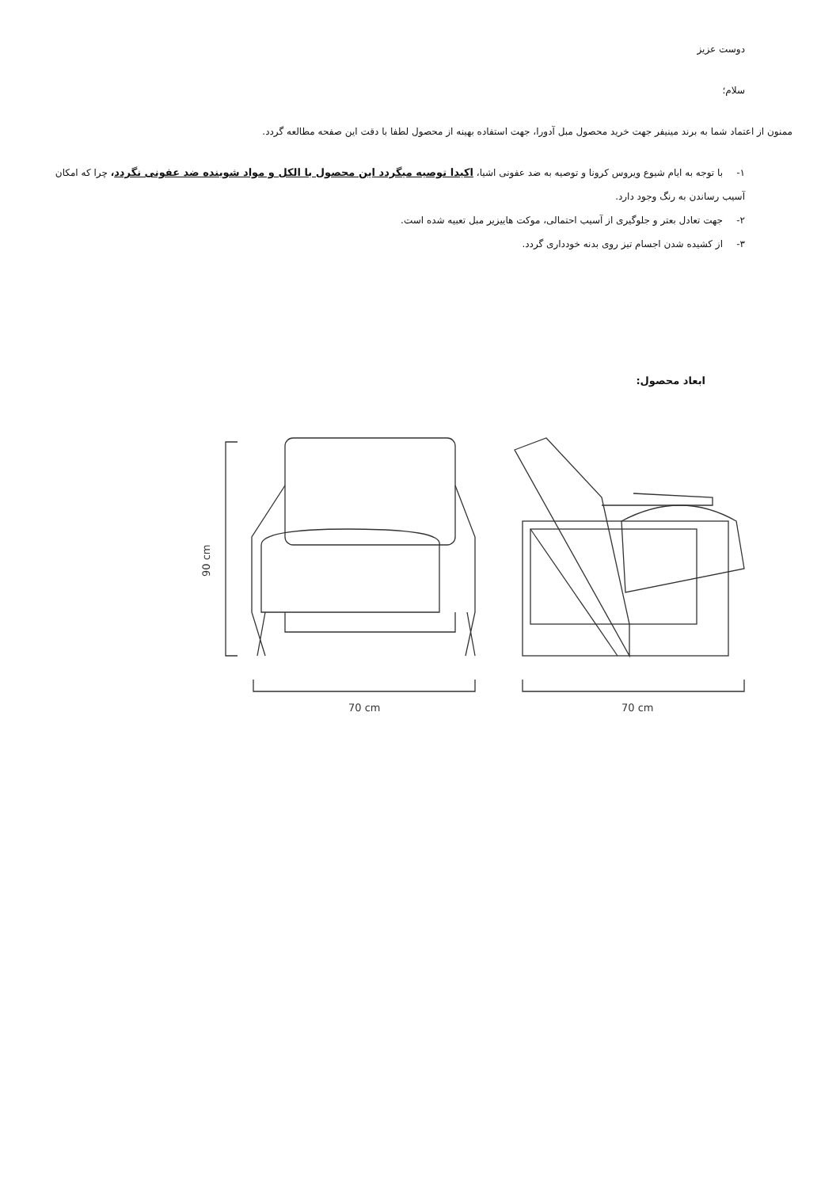دوست عزیز
سلام؛
ممنون از اعتماد شما به برند مینیفر جهت خرید محصول مبل آدورا، جهت استفاده بهینه از محصول لطفا با دقت این صفحه مطالعه گردد.
۱- با توجه به ایام شیوع ویروس کرونا و توصیه به ضد عفونی اشیا، اکیدا توصیه میگردد این محصول با الکل و مواد شوینده ضد عفونی نگردد، چرا که امکان آسیب رساندن به رنگ وجود دارد.
۲- جهت تعادل بعتر و جلوگیری از آسیب احتمالی، موکت هاییزیر مبل تعبیه شده است.
۳- از کشیده شدن اجسام تیز روی بدنه خودداری گردد.
ابعاد محصول:
90 cm
70 cm
70 cm